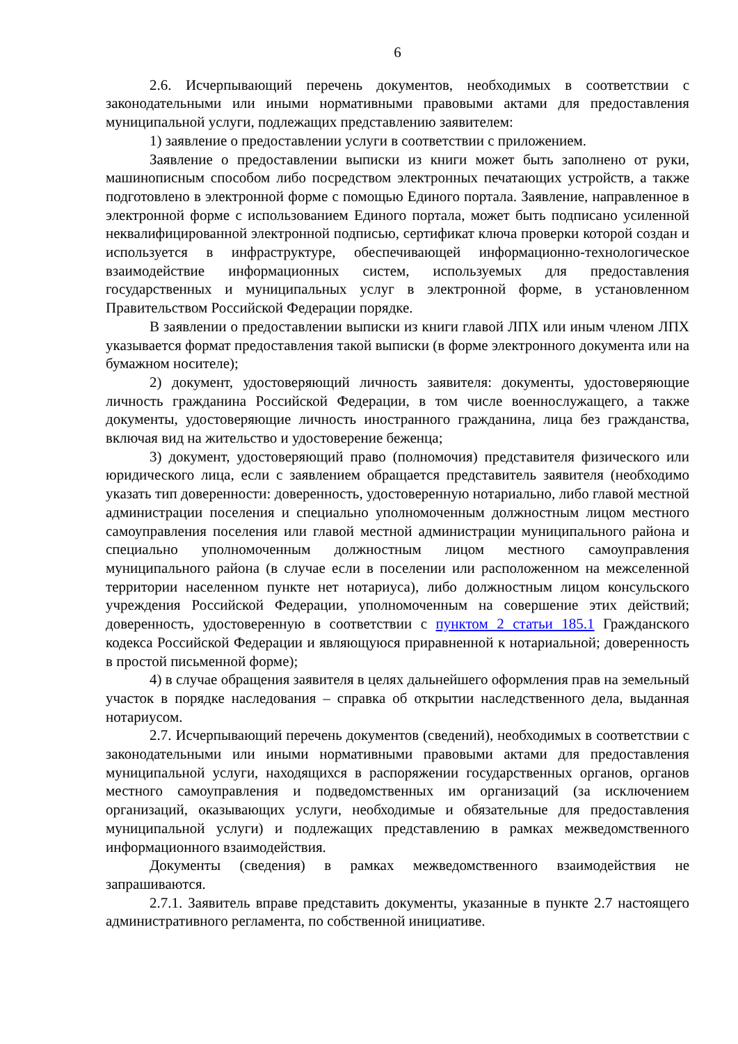6
2.6. Исчерпывающий перечень документов, необходимых в соответствии с законодательными или иными нормативными правовыми актами для предоставления муниципальной услуги, подлежащих представлению заявителем:
1) заявление о предоставлении услуги в соответствии с приложением.
Заявление о предоставлении выписки из книги может быть заполнено от руки, машинописным способом либо посредством электронных печатающих устройств, а также подготовлено в электронной форме с помощью Единого портала. Заявление, направленное в электронной форме с использованием Единого портала, может быть подписано усиленной неквалифицированной электронной подписью, сертификат ключа проверки которой создан и используется в инфраструктуре, обеспечивающей информационно-технологическое взаимодействие информационных систем, используемых для предоставления государственных и муниципальных услуг в электронной форме, в установленном Правительством Российской Федерации порядке.
В заявлении о предоставлении выписки из книги главой ЛПХ или иным членом ЛПХ указывается формат предоставления такой выписки (в форме электронного документа или на бумажном носителе);
2) документ, удостоверяющий личность заявителя: документы, удостоверяющие личность гражданина Российской Федерации, в том числе военнослужащего, а также документы, удостоверяющие личность иностранного гражданина, лица без гражданства, включая вид на жительство и удостоверение беженца;
3) документ, удостоверяющий право (полномочия) представителя физического или юридического лица, если с заявлением обращается представитель заявителя (необходимо указать тип доверенности: доверенность, удостоверенную нотариально, либо главой местной администрации поселения и специально уполномоченным должностным лицом местного самоуправления поселения или главой местной администрации муниципального района и специально уполномоченным должностным лицом местного самоуправления муниципального района (в случае если в поселении или расположенном на межселенной территории населенном пункте нет нотариуса), либо должностным лицом консульского учреждения Российской Федерации, уполномоченным на совершение этих действий; доверенность, удостоверенную в соответствии с пунктом 2 статьи 185.1 Гражданского кодекса Российской Федерации и являющуюся приравненной к нотариальной; доверенность в простой письменной форме);
4) в случае обращения заявителя в целях дальнейшего оформления прав на земельный участок в порядке наследования – справка об открытии наследственного дела, выданная нотариусом.
2.7. Исчерпывающий перечень документов (сведений), необходимых в соответствии с законодательными или иными нормативными правовыми актами для предоставления муниципальной услуги, находящихся в распоряжении государственных органов, органов местного самоуправления и подведомственных им организаций (за исключением организаций, оказывающих услуги, необходимые и обязательные для предоставления муниципальной услуги) и подлежащих представлению в рамках межведомственного информационного взаимодействия.
Документы (сведения) в рамках межведомственного взаимодействия не запрашиваются.
2.7.1. Заявитель вправе представить документы, указанные в пункте 2.7 настоящего административного регламента, по собственной инициативе.